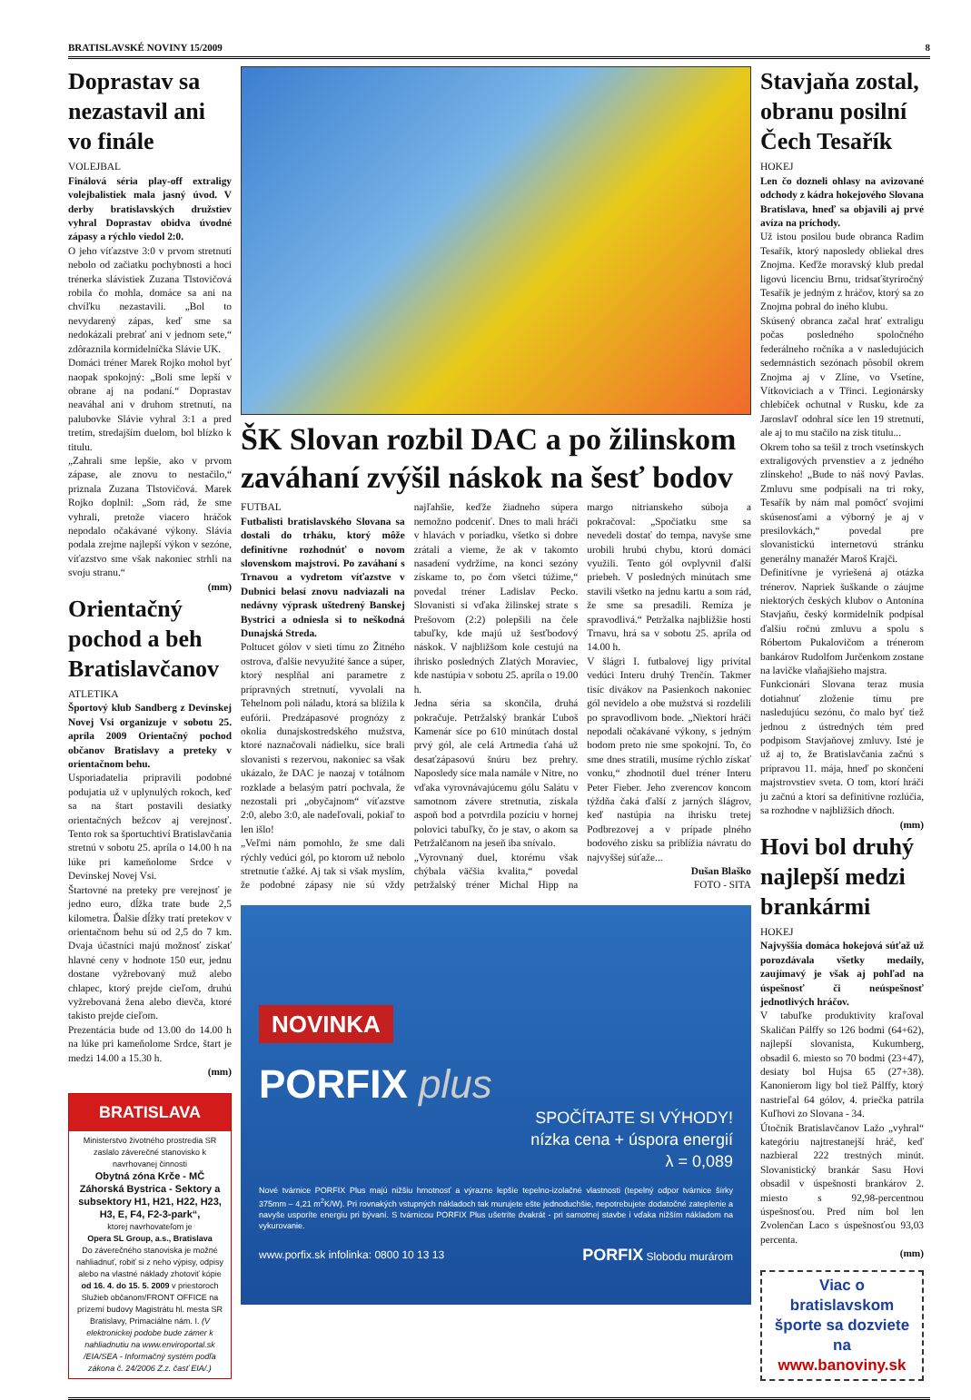BRATISLAVSKÉ NOVINY 15/2009 8
Doprastav sa nezastavil ani vo finále
VOLEJBAL
Finálová séria play-off extraligy volejbalistiek mala jasný úvod. V derby bratislavských družstiev vyhral Doprastav obidva úvodné zápasy a rýchlo viedol 2:0.
O jeho víťazstve 3:0 v prvom stretnutí nebolo od začiatku pochybnosti a hoci trénerka slávistiek Zuzana Tlstovičová robila čo mohla, domáce sa ani na chvíľku nezastavili. „Bol to nevydarený zápas, keď sme sa nedokázali prebrať ani v jednom sete,“ zdôraznila kormidelníčka Slávie UK.
Domáci tréner Marek Rojko mohol byť naopak spokojný: „Boli sme lepší v obrane aj na podaní.“ Doprastav neaváhal ani v druhom stretnutí, na palubovke Slávie vyhral 3:1 a pred tretím, stredajším duelom, bol blízko k titulu.
„Zahrali sme lepšie, ako v prvom zápase, ale znovu to nestačilo,“ priznala Zuzana Tlstovičová. Marek Rojko doplnil: „Som rád, že sme vyhrali, pretože viacero hráčok nepodalo očakávané výkony. Slávia podala zrejme najlepší výkon v sezóne, víťazstvo sme však nakoniec strhli na svoju stranu.“
(mm)
Orientačný pochod a beh Bratislavčanov
ATLETIKA
Športový klub Sandberg z Devínskej Novej Vsi organizuje v sobotu 25. apríla 2009 Orientačný pochod občanov Bratislavy a preteky v orientačnom behu.
Usporiadatelia pripravili podobné podujatia už v uplynulých rokoch, keď sa na štart postavili desiatky orientačných bežcov aj verejnosť. Tento rok sa športuchtiví Bratislavčania stretnú v sobotu 25. apríla o 14.00 h na lúke pri kameňolome Srdce v Devínskej Novej Vsi.
Štartovné na preteky pre verejnosť je jedno euro, dĺžka trate bude 2,5 kilometra. Ďalšie dĺžky tratí pretekov v orientačnom behu sú od 2,5 do 7 km. Dvaja účastníci majú možnosť získať hlavné ceny v hodnote 150 eur, jednu dostane vyžrebovaný muž alebo chlapec, ktorý prejde cieľom, druhú vyžrebovaná žena alebo dievča, ktoré takisto prejde cieľom.
Prezentácia bude od 13.00 do 14.00 h na lúke pri kameňolome Srdce, štart je medzi 14.00 a 15.30 h.
(mm)
BRATISLAVA
Ministerstvo životného prostredia SR zaslalo záverečné stanovisko k navrhovanej činnosti
Obytná zóna Krče - MČ Záhorská Bystrica - Sektory a subsektory H1, H21, H22, H23, H3, E, F4, F2-3-park“,
ktorej navrhovateľom je
Opera SL Group, a.s., Bratislava
Do záverečného stanoviska je možné nahliadnuť, robiť si z neho výpisy, odpisy alebo na vlastné náklady zhotoviť kópie od 16. 4. do 15. 5. 2009 v priestoroch Služieb občanom/FRONT OFFICE na prízemí budovy Magistrátu hl. mesta SR Bratislavy, Primaciálne nám. I. (V elektronickej podobe bude zámer k nahliadnutiu na www.enviroportal.sk /EIA/SEA - Informačný systém podľa zákona č. 24/2006 Z.z. časť EIA/.)
ŠK Slovan rozbil DAC a po žilinskom zaváhaní zvýšil náskok na šesť bodov
FUTBAL
Futbalisti bratislavského Slovana sa dostali do trháku, ktorý môže definitívne rozhodnúť o novom slovenskom majstrovi. Po zaváhaní s Trnavou a vydretom víťazstve v Dubnici belasí znovu nadviazali na nedávny výprask uštedrený Banskej Bystrici a odniesla si to neškodná Dunajská Streda.
Poltucet gólov v sieti tímu zo Žitného ostrova, ďalšie nevyužité šance a súper, ktorý nesplňal ani parametre z prípravných stretnutí, vyvolali na Tehelnom poli náladu, ktorá sa blížila k eufórii. Predzápasové prognózy z okolia dunajskostredského mužstva, ktoré naznačovali nádielku, síce brali slovanisti s rezervou, nakoniec sa však ukázalo, že DAC je naozaj v totálnom rozklade a belasým patrí pochvala, že nezostali pri „obyčajnom“ víťazstve 2:0, alebo 3:0, ale nadeľovali, pokiaľ to len išlo!
„Veľmi nám pomohlo, že sme dali rýchly vedúci gól, po ktorom už nebolo stretnutie ťažké. Aj tak si však myslím, že podobné zápasy nie sú vždy najľahšie, keďže žiadneho súpera nemožno podceniť. Dnes to mali hráči v hlavách v poriadku, všetko si dobre zrátali a vieme, že ak v takomto nasadení vydržíme, na konci sezóny získame to, po čom všetci túžime,“ povedal tréner Ladislav Pecko. Slovanisti si vďaka žilinskej strate s Prešovom (2:2) polepšili na čele tabuľky, kde majú už šesťbodový náskok. V najbližšom kole cestujú na ihrisko posledných Zlatých Moraviec, kde nastúpia v sobotu 25. apríla o 19.00 h.
Jedna séria sa skončila, druhá pokračuje. Petržalský brankár Ľuboš Kamenár síce po 610 minútach dostal prvý gól, ale celá Artmedia ťahá už desaťzápasovú šnúru bez prehry. Naposledy síce mala namále v Nitre, no vďaka vyrovnávajúcemu gólu Salátu v samotnom závere stretnutia, získala aspoň bod a potvrdila pozíciu v hornej polovici tabuľky, čo je stav, o akom sa Petržalčanom na jeseň iba snívalo.
„Vyrovnaný duel, ktorému však chýbala väčšia kvalita,“ povedal petržalský tréner Michal Hipp na margo nitrianskeho súboja a pokračoval: „Spočiatku sme sa nevedeli dostať do tempa, navyše sme urobili hrubú chybu, ktorú domáci využili. Tento gól ovplyvnil ďalší priebeh. V posledných minútach sme stavili všetko na jednu kartu a som rád, že sme sa presadili. Remíza je spravodlivá.“ Petržalka najbližšie hostí Trnavu, hrá sa v sobotu 25. apríla od 14.00 h.
V šlágri I. futbalovej ligy privítal vedúci Interu druhý Trenčín. Takmer tisíc divákov na Pasienkoch nakoniec gól nevidelo a obe mužstvá si rozdelili po spravodlivom bode. „Niektorí hráči nepodali očakávané výkony, s jedným bodom preto nie sme spokojní. To, čo sme dnes stratili, musíme rýchlo získať vonku,“ zhodnotil duel tréner Interu Peter Fieber. Jeho zverencov koncom týždňa čaká ďalší z jarných šlágrov, keď nastúpia na ihrisku tretej Podbrezovej a v prípade plného bodového zisku sa priblížia návratu do najvyššej súťaže...
Dušan Blaško
FOTO - SITA
NOVINKA
PORFIX plus
SPOČÍTAJTE SI VÝHODY!
nízka cena + úspora energií
λ = 0,089
Nové tvárnice PORFIX Plus majú nižšiu hmotnosť a výrazne lepšie tepelno-izolačné vlastnosti (tepelný odpor tvárnice šírky 375mm – 4,21 m<sup>2</sup>K/W). Pri rovnakých vstupných nákladoch tak murujete ešte jednoduchšie, nepotrebujete dodatočné zateplenie a navyše usporíte energiu pri bývaní. S tvárnicou PORFIX Plus ušetríte dvakrát - pri samotnej stavbe i vďaka nižším nákladom na vykurovanie.
www.porfix.sk infolinka: 0800 10 13 13 PORFIX Slobodu murárom
Stavjaňa zostal, obranu posilní Čech Tesařík
HOKEJ
Len čo dozneli ohlasy na avizované odchody z kádra hokejového Slovana Bratislava, hneď sa objavili aj prvé avíza na príchody.
Už istou posilou bude obranca Radim Tesařík, ktorý naposledy obliekal dres Znojma. Keďže moravský klub predal ligovú licenciu Brnu, tridsaťštyriročný Tesařík je jedným z hráčov, ktorý sa zo Znojma pobral do iného klubu.
Skúsený obranca začal hrať extraligu počas posledného spoločného federálneho ročníka a v nasledujúcich sedemnástich sezónach pôsobil okrem Znojma aj v Zlíne, vo Vsetíne, Vítkoviciach a v Třinci. Legionársky chlebíček ochutnal v Rusku, kde za Jaroslavľ odohral síce len 19 stretnutí, ale aj to mu stačilo na zisk titulu...
Okrem toho sa tešil z troch vsetínskych extraligových prvenstiev a z jedného zlínskeho! „Bude to náš nový Pavlas. Zmluvu sme podpísali na tri roky, Tesařík by nám mal pomôcť svojimi skúsenosťami a výborný je aj v presilovkách,“ povedal pre slovanistickú internetovú stránku generálny manažér Maroš Krajči.
Definitívne je vyriešená aj otázka trénerov. Napriek šuškande o záujme niektorých českých klubov o Antonína Stavjaňu, český kormidelník podpísal ďalšiu ročnú zmluvu a spolu s Róbertom Pukalovičom a trénerom bankárov Rudolfom Jurčenkom zostane na lavičke vlaňajšieho majstra.
Funkcionári Slovana teraz musia dotiahnuť zloženie tímu pre nasledujúcu sezónu, čo malo byť tiež jednou z ústredných tém pred podpisom Stavjaňovej zmluvy. Isté je už aj to, že Bratislavčania začnú s prípravou 11. mája, hneď po skončení majstrovstiev sveta. O tom, ktorí hráči ju začnú a ktorí sa definitívne rozlúčia, sa rozhodne v najbližších dňoch.
(mm)
Hovi bol druhý najlepší medzi brankármi
HOKEJ
Najvyššia domáca hokejová súťaž už porozdávala všetky medaily, zaujímavý je však aj pohľad na úspešnosť či neúspešnosť jednotlivých hráčov.
V tabuľke produktivity kraľoval Skaličan Pálffy so 126 bodmi (64+62), najlepší slovanista, Kukumberg, obsadil 6. miesto so 70 bodmi (23+47), desiaty bol Hujsa 65 (27+38). Kanonierom ligy bol tiež Pálffy, ktorý nastrieľal 64 gólov, 4. priečka patrila Kuľhovi zo Slovana - 34.
Útočník Bratislavčanov Lažo „vyhral“ kategóriu najtrestanejší hráč, keď nazbieral 222 trestných minút. Slovanistický brankár Sasu Hovi obsadil v úspešnosti brankárov 2. miesto s 92,98-percentnou úspešnosťou. Pred ním bol len Zvolenčan Laco s úspešnosťou 93,03 percenta.
(mm)
Viac o bratislavskom športe sa dozviete na
www.banoviny.sk